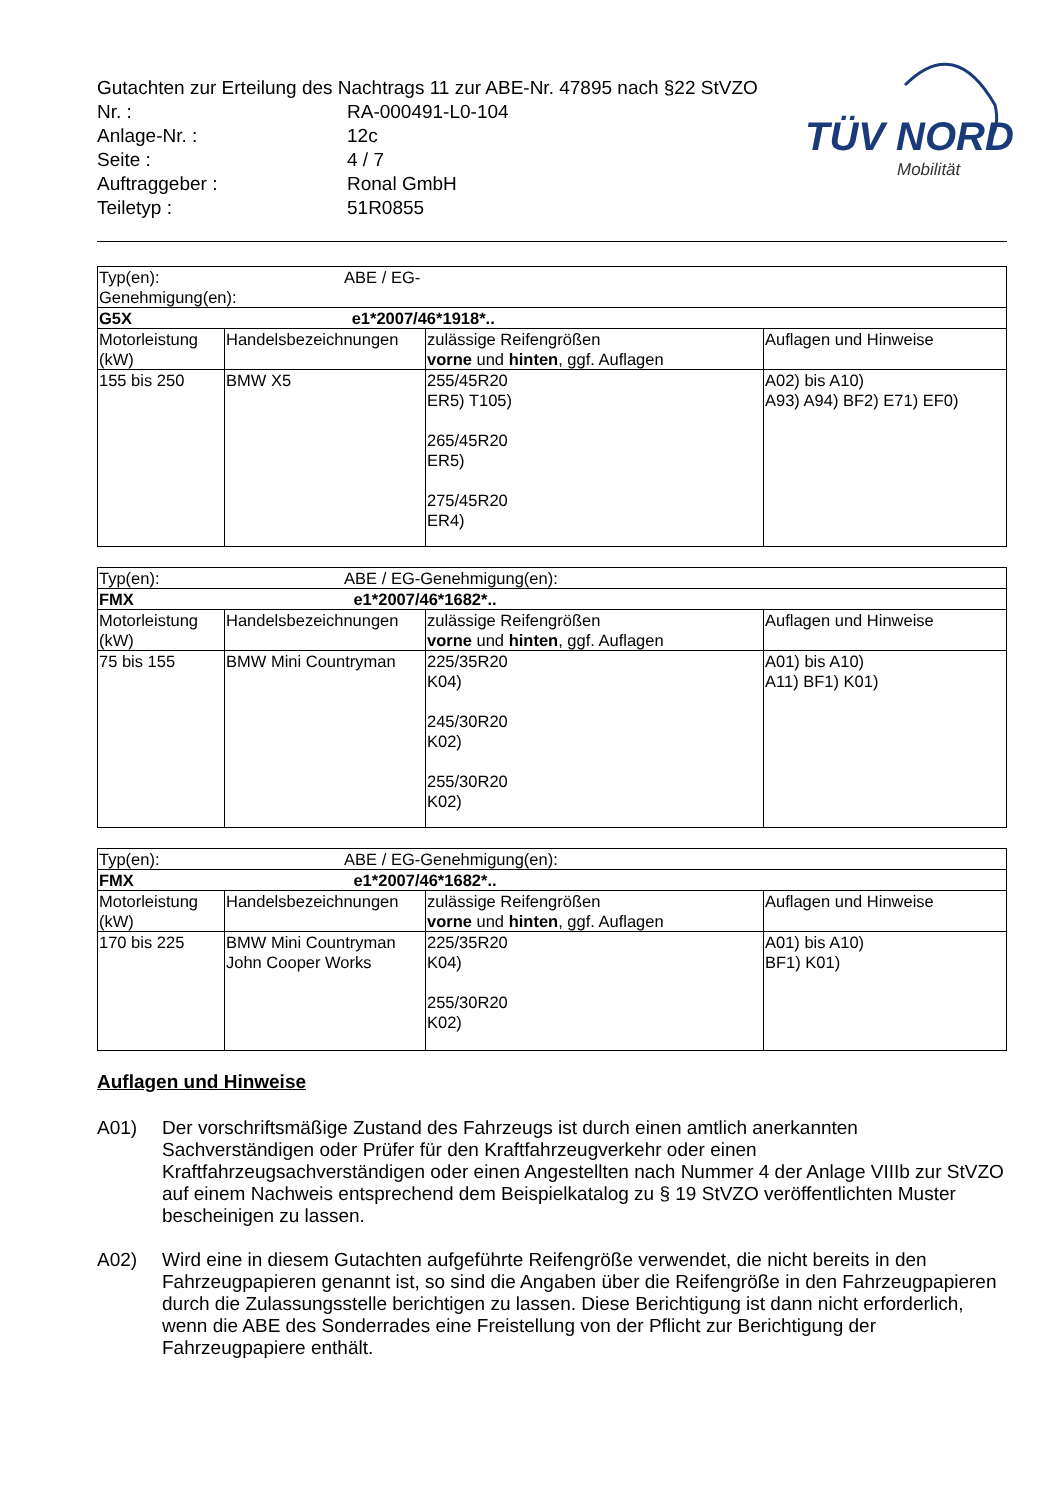Gutachten zur Erteilung des Nachtrags 11 zur ABE-Nr. 47895 nach §22 StVZO
| Nr. : | RA-000491-L0-104 |
| Anlage-Nr. : | 12c |
| Seite : | 4 / 7 |
| Auftraggeber : | Ronal GmbH |
| Teiletyp : | 51R0855 |
TÜV NORD
Mobilität
| Typ(en): ABE / EG-Genehmigung(en): | | | |
| G5X e1*2007/46*1918*.. | | | |
| Motorleistung (kW) | Handelsbezeichnungen | zulässige Reifengrößen vorne und hinten , ggf. Auflagen | Auflagen und Hinweise |
| 155 bis 250 | BMW X5 | 255/45R20 ER5) T105) 265/45R20 ER5) 275/45R20 ER4) | A02) bis A10) A93) A94) BF2) E71) EF0) |
| Typ(en): ABE / EG-Genehmigung(en): | | | |
| FMX e1*2007/46*1682*.. | | | |
| Motorleistung (kW) | Handelsbezeichnungen | zulässige Reifengrößen vorne und hinten , ggf. Auflagen | Auflagen und Hinweise |
| 75 bis 155 | BMW Mini Countryman | 225/35R20 K04) 245/30R20 K02) 255/30R20 K02) | A01) bis A10) A11) BF1) K01) |
| Typ(en): ABE / EG-Genehmigung(en): | | | |
| FMX e1*2007/46*1682*.. | | | |
| Motorleistung (kW) | Handelsbezeichnungen | zulässige Reifengrößen vorne und hinten , ggf. Auflagen | Auflagen und Hinweise |
| 170 bis 225 | BMW Mini Countryman John Cooper Works | 225/35R20 K04) 255/30R20 K02) | A01) bis A10) BF1) K01) |
Auflagen und Hinweise
A01) Der vorschriftsmäßige Zustand des Fahrzeugs ist durch einen amtlich anerkannten Sachverständigen oder Prüfer für den Kraftfahrzeugverkehr oder einen Kraftfahrzeugsachverständigen oder einen Angestellten nach Nummer 4 der Anlage VIIIb zur StVZO auf einem Nachweis entsprechend dem Beispielkatalog zu § 19 StVZO veröffentlichten Muster bescheinigen zu lassen.
A02) Wird eine in diesem Gutachten aufgeführte Reifengröße verwendet, die nicht bereits in den Fahrzeugpapieren genannt ist, so sind die Angaben über die Reifengröße in den Fahrzeugpapieren durch die Zulassungsstelle berichtigen zu lassen. Diese Berichtigung ist dann nicht erforderlich, wenn die ABE des Sonderrades eine Freistellung von der Pflicht zur Berichtigung der Fahrzeugpapiere enthält.